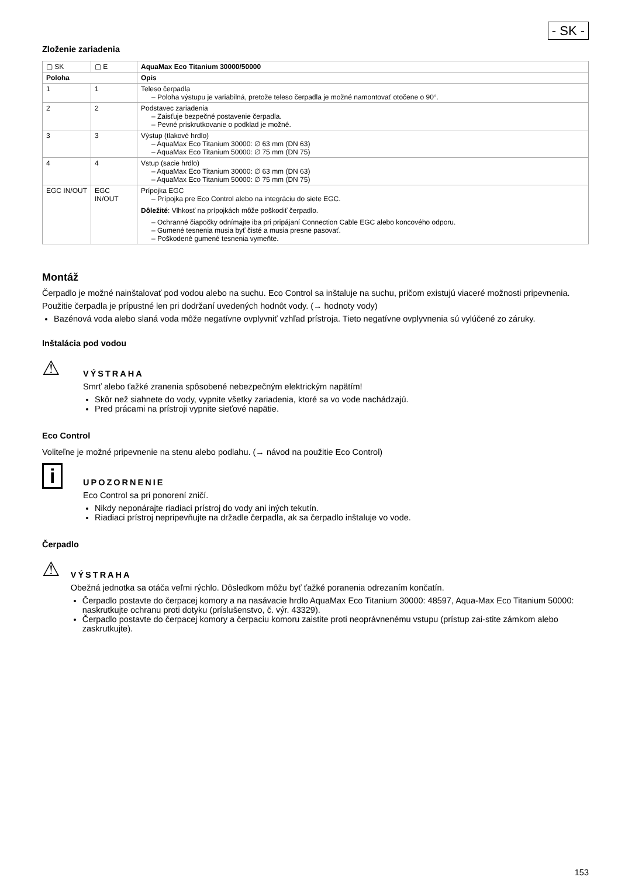- SK -
Zloženie zariadenia
| ▢ SK | ▢ E | AquaMax Eco Titanium 30000/50000 |
| Poloha | | Opis |
| 1 | 1 | Teleso čerpadla – Poloha výstupu je variabilná, pretože teleso čerpadla je možné namontovať otočene o 90°. |
| 2 | 2 | Podstavec zariadenia – Zaisťuje bezpečné postavenie čerpadla. – Pevné priskrutkovanie o podklad je možné. |
| 3 | 3 | Výstup (tlakové hrdlo) – AquaMax Eco Titanium 30000: ∅ 63 mm (DN 63) – AquaMax Eco Titanium 50000: ∅ 75 mm (DN 75) |
| 4 | 4 | Vstup (sacie hrdlo) – AquaMax Eco Titanium 30000: ∅ 63 mm (DN 63) – AquaMax Eco Titanium 50000: ∅ 75 mm (DN 75) |
| EGC IN/OUT | EGC IN/OUT | Prípojka EGC – Prípojka pre Eco Control alebo na integráciu do siete EGC. Dôležité : Vlhkosť na prípojkách môže poškodiť čerpadlo. – Ochranné čiapočky odnímajte iba pri pripájaní Connection Cable EGC alebo koncového odporu. – Gumené tesnenia musia byť čisté a musia presne pasovať. – Poškodené gumené tesnenia vymeňte. |
Montáž
Čerpadlo je možné nainštalovať pod vodou alebo na suchu. Eco Control sa inštaluje na suchu, pričom existujú viaceré možnosti pripevnenia.
Použitie čerpadla je prípustné len pri dodržaní uvedených hodnôt vody. (→ hodnoty vody)
Bazénová voda alebo slaná voda môže negatívne ovplyvniť vzhľad prístroja. Tieto negatívne ovplyvnenia sú vylúčené zo záruky.
Inštalácia pod vodou
⚠
VÝSTRAHA
Smrť alebo ťažké zranenia spôsobené nebezpečným elektrickým napätím!
Skôr než siahnete do vody, vypnite všetky zariadenia, ktoré sa vo vode nachádzajú.
Pred prácami na prístroji vypnite sieťové napätie.
Eco Control
Voliteľne je možné pripevnenie na stenu alebo podlahu. (→ návod na použitie Eco Control)
i
UPOZORNENIE
Eco Control sa pri ponorení zničí.
Nikdy neponárajte riadiaci prístroj do vody ani iných tekutín.
Riadiaci prístroj nepripevňujte na držadle čerpadla, ak sa čerpadlo inštaluje vo vode.
Čerpadlo
⚠
VÝSTRAHA
Obežná jednotka sa otáča veľmi rýchlo. Dôsledkom môžu byť ťažké poranenia odrezaním končatín.
Čerpadlo postavte do čerpacej komory a na nasávacie hrdlo AquaMax Eco Titanium 30000: 48597, Aqua-Max Eco Titanium 50000: naskrutkujte ochranu proti dotyku (príslušenstvo, č. výr. 43329).
Čerpadlo postavte do čerpacej komory a čerpaciu komoru zaistite proti neoprávnenému vstupu (prístup zai-stite zámkom alebo zaskrutkujte).
153